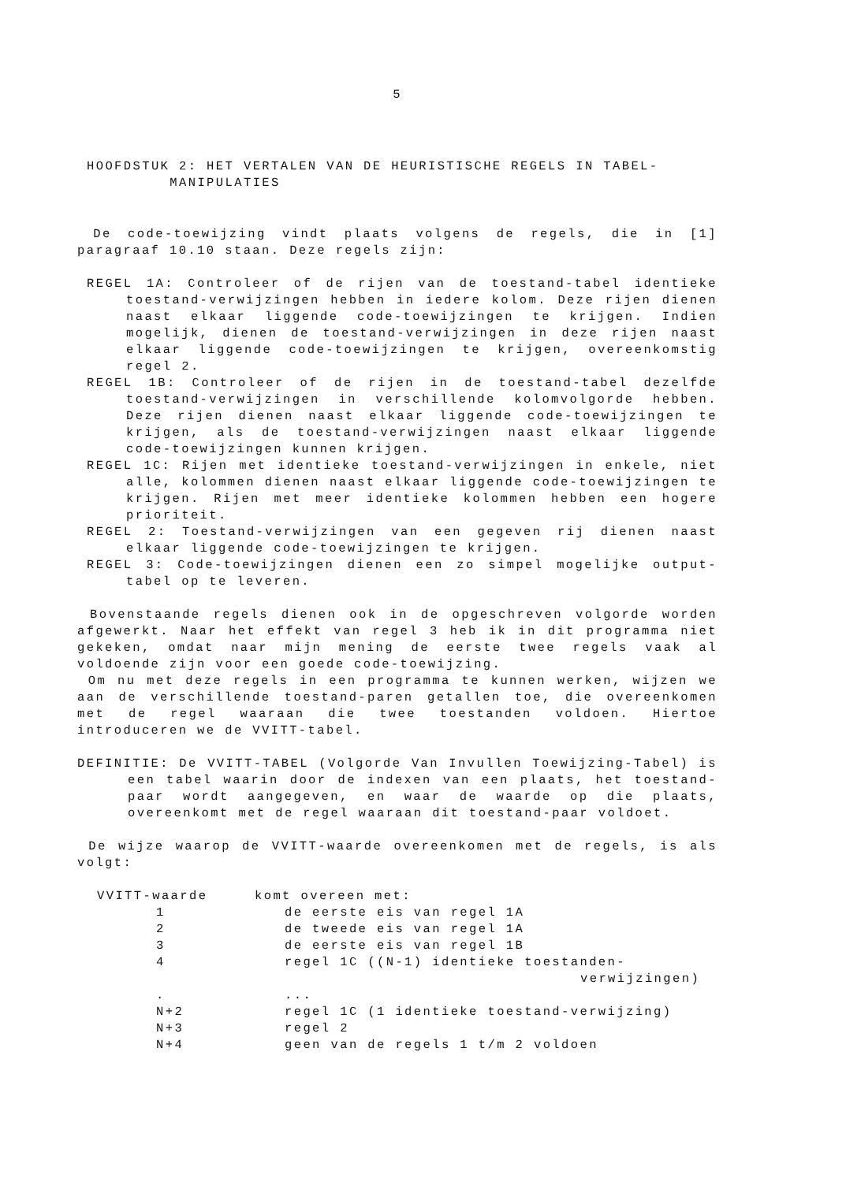5
HOOFDSTUK 2: HET VERTALEN VAN DE HEURISTISCHE REGELS IN TABEL-
MANIPULATIES
De code-toewijzing vindt plaats volgens de regels, die in [1] paragraaf 10.10 staan. Deze regels zijn:
REGEL 1A: Controleer of de rijen van de toestand-tabel identieke toestand-verwijzingen hebben in iedere kolom. Deze rijen dienen naast elkaar liggende code-toewijzingen te krijgen. Indien mogelijk, dienen de toestand-verwijzingen in deze rijen naast elkaar liggende code-toewijzingen te krijgen, overeenkomstig regel 2.
REGEL 1B: Controleer of de rijen in de toestand-tabel dezelfde toestand-verwijzingen in verschillende kolomvolgorde hebben. Deze rijen dienen naast elkaar liggende code-toewijzingen te krijgen, als de toestand-verwijzingen naast elkaar liggende code-toewijzingen kunnen krijgen.
REGEL 1C: Rijen met identieke toestand-verwijzingen in enkele, niet alle, kolommen dienen naast elkaar liggende code-toewijzingen te krijgen. Rijen met meer identieke kolommen hebben een hogere prioriteit.
REGEL 2: Toestand-verwijzingen van een gegeven rij dienen naast elkaar liggende code-toewijzingen te krijgen.
REGEL 3: Code-toewijzingen dienen een zo simpel mogelijke output-tabel op te leveren.
Bovenstaande regels dienen ook in de opgeschreven volgorde worden afgewerkt. Naar het effekt van regel 3 heb ik in dit programma niet gekeken, omdat naar mijn mening de eerste twee regels vaak al voldoende zijn voor een goede code-toewijzing.
Om nu met deze regels in een programma te kunnen werken, wijzen we aan de verschillende toestand-paren getallen toe, die overeenkomen met de regel waaraan die twee toestanden voldoen. Hiertoe introduceren we de VVITT-tabel.
DEFINITIE: De VVITT-TABEL (Volgorde Van Invullen Toewijzing-Tabel) is een tabel waarin door de indexen van een plaats, het toestand-paar wordt aangegeven, en waar de waarde op die plaats, overeenkomt met de regel waaraan dit toestand-paar voldoet.
De wijze waarop de VVITT-waarde overeenkomen met de regels, is als volgt:
| VVITT-waarde | komt overeen met: | |
| 1 | | de eerste eis van regel 1A |
| 2 | | de tweede eis van regel 1A |
| 3 | | de eerste eis van regel 1B |
| 4 | | regel 1C ((N-1) identieke toestanden- verwijzingen) |
| . | | ... |
| N+2 | | regel 1C (1 identieke toestand-verwijzing) |
| N+3 | | regel 2 |
| N+4 | | geen van de regels 1 t/m 2 voldoen |